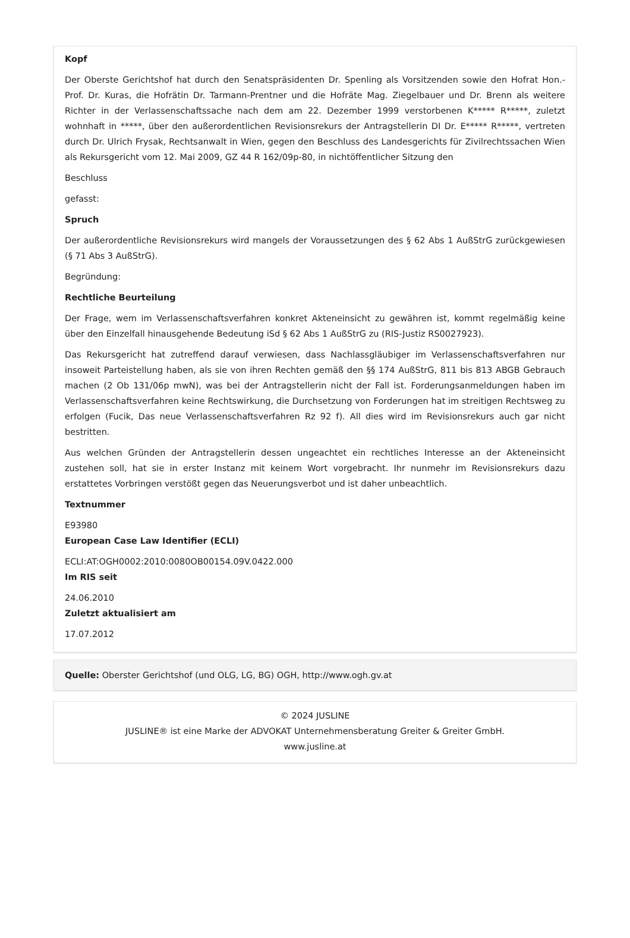Kopf
Der Oberste Gerichtshof hat durch den Senatspräsidenten Dr. Spenling als Vorsitzenden sowie den Hofrat Hon.-Prof. Dr. Kuras, die Hofrätin Dr. Tarmann-Prentner und die Hofräte Mag. Ziegelbauer und Dr. Brenn als weitere Richter in der Verlassenschaftssache nach dem am 22. Dezember 1999 verstorbenen K***** R*****, zuletzt wohnhaft in *****, über den außerordentlichen Revisionsrekurs der Antragstellerin DI Dr. E***** R*****, vertreten durch Dr. Ulrich Frysak, Rechtsanwalt in Wien, gegen den Beschluss des Landesgerichts für Zivilrechtssachen Wien als Rekursgericht vom 12. Mai 2009, GZ 44 R 162/09p-80, in nichtöffentlicher Sitzung den
Beschluss
gefasst:
Spruch
Der außerordentliche Revisionsrekurs wird mangels der Voraussetzungen des § 62 Abs 1 AußStrG zurückgewiesen (§ 71 Abs 3 AußStrG).
Begründung:
Rechtliche Beurteilung
Der Frage, wem im Verlassenschaftsverfahren konkret Akteneinsicht zu gewähren ist, kommt regelmäßig keine über den Einzelfall hinausgehende Bedeutung iSd § 62 Abs 1 AußStrG zu (RIS-Justiz RS0027923).
Das Rekursgericht hat zutreffend darauf verwiesen, dass Nachlassgläubiger im Verlassenschaftsverfahren nur insoweit Parteistellung haben, als sie von ihren Rechten gemäß den §§ 174 AußStrG, 811 bis 813 ABGB Gebrauch machen (2 Ob 131/06p mwN), was bei der Antragstellerin nicht der Fall ist. Forderungsanmeldungen haben im Verlassenschaftsverfahren keine Rechtswirkung, die Durchsetzung von Forderungen hat im streitigen Rechtsweg zu erfolgen (Fucik, Das neue Verlassenschaftsverfahren Rz 92 f). All dies wird im Revisionsrekurs auch gar nicht bestritten.
Aus welchen Gründen der Antragstellerin dessen ungeachtet ein rechtliches Interesse an der Akteneinsicht zustehen soll, hat sie in erster Instanz mit keinem Wort vorgebracht. Ihr nunmehr im Revisionsrekurs dazu erstattetes Vorbringen verstößt gegen das Neuerungsverbot und ist daher unbeachtlich.
Textnummer
E93980
European Case Law Identifier (ECLI)
ECLI:AT:OGH0002:2010:0080OB00154.09V.0422.000
Im RIS seit
24.06.2010
Zuletzt aktualisiert am
17.07.2012
Quelle: Oberster Gerichtshof (und OLG, LG, BG) OGH, http://www.ogh.gv.at
© 2024 JUSLINE
JUSLINE® ist eine Marke der ADVOKAT Unternehmensberatung Greiter & Greiter GmbH.
www.jusline.at